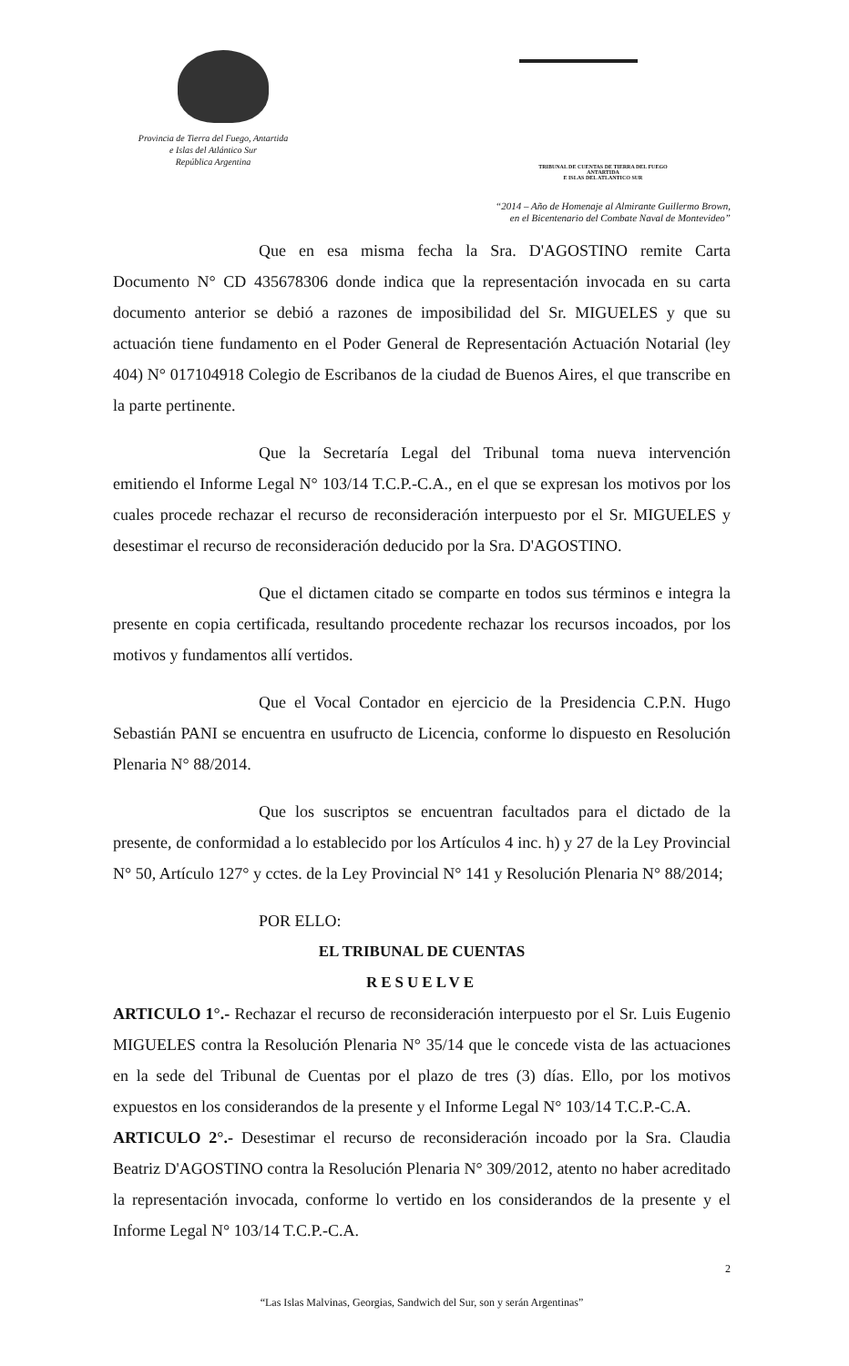Provincia de Tierra del Fuego, Antartida
e Islas del Atlántico Sur
República Argentina
TRIBUNAL DE CUENTAS DE TIERRA DEL FUEGO
ANTARTIDA
E ISLAS DEL ATLANTICO SUR
“2014 – Año de Homenaje al Almirante Guillermo Brown,
en el Bicentenario del Combate Naval de Montevideo”
Que en esa misma fecha la Sra. D'AGOSTINO remite Carta Documento N° CD 435678306 donde indica que la representación invocada en su carta documento anterior se debió a razones de imposibilidad del Sr. MIGUELES y que su actuación tiene fundamento en el Poder General de Representación Actuación Notarial (ley 404) N° 017104918 Colegio de Escribanos de la ciudad de Buenos Aires, el que transcribe en la parte pertinente.
Que la Secretaría Legal del Tribunal toma nueva intervención emitiendo el Informe Legal N° 103/14 T.C.P.-C.A., en el que se expresan los motivos por los cuales procede rechazar el recurso de reconsideración interpuesto por el Sr. MIGUELES y desestimar el recurso de reconsideración deducido por la Sra. D'AGOSTINO.
Que el dictamen citado se comparte en todos sus términos e integra la presente en copia certificada, resultando procedente rechazar los recursos incoados, por los motivos y fundamentos allí vertidos.
Que el Vocal Contador en ejercicio de la Presidencia C.P.N. Hugo Sebastián PANI se encuentra en usufructo de Licencia, conforme lo dispuesto en Resolución Plenaria N° 88/2014.
Que los suscriptos se encuentran facultados para el dictado de la presente, de conformidad a lo establecido por los Artículos 4 inc. h) y 27 de la Ley Provincial N° 50, Artículo 127° y cctes. de la Ley Provincial N° 141 y Resolución Plenaria N° 88/2014;
POR ELLO:
EL TRIBUNAL DE CUENTAS
RESUELVE
ARTICULO 1°.- Rechazar el recurso de reconsideración interpuesto por el Sr. Luis Eugenio MIGUELES contra la Resolución Plenaria N° 35/14 que le concede vista de las actuaciones en la sede del Tribunal de Cuentas por el plazo de tres (3) días. Ello, por los motivos expuestos en los considerandos de la presente y el Informe Legal N° 103/14 T.C.P.-C.A.
ARTICULO 2°.- Desestimar el recurso de reconsideración incoado por la Sra. Claudia Beatriz D'AGOSTINO contra la Resolución Plenaria N° 309/2012, atento no haber acreditado la representación invocada, conforme lo vertido en los considerandos de la presente y el Informe Legal N° 103/14 T.C.P.-C.A.
2
“Las Islas Malvinas, Georgias, Sandwich del Sur, son y serán Argentinas”